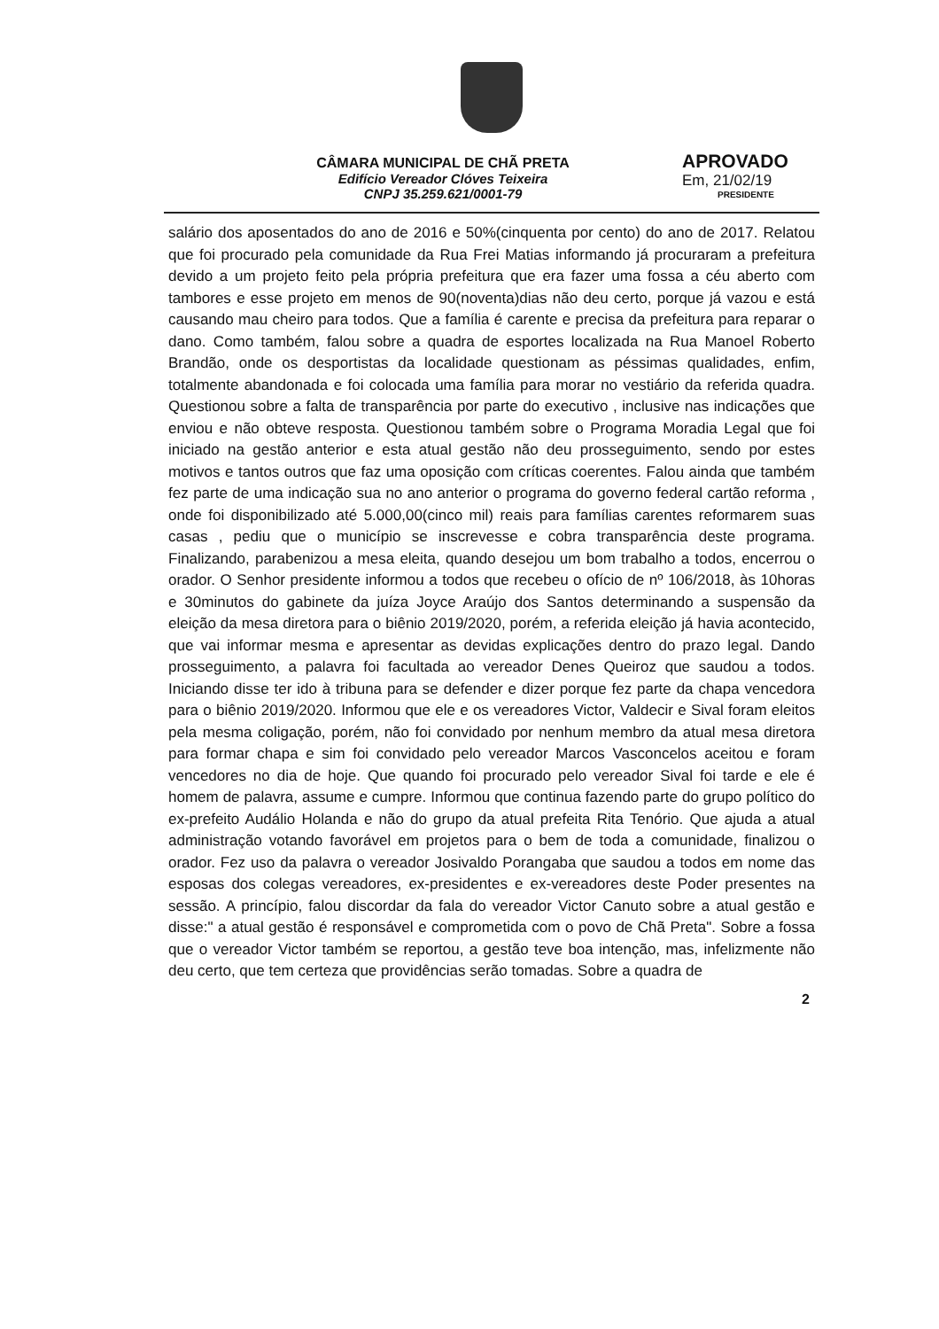CÂMARA MUNICIPAL DE CHÃ PRETA
Edifício Vereador Clóves Teixeira
CNPJ 35.259.621/0001-79
APROVADO
Em, 21/02/19
PRESIDENTE
salário dos aposentados do ano de 2016 e 50%(cinquenta por cento) do ano de 2017. Relatou que foi procurado pela comunidade da Rua Frei Matias informando já procuraram a prefeitura devido a um projeto feito pela própria prefeitura que era fazer uma fossa a céu aberto com tambores e esse projeto em menos de 90(noventa)dias não deu certo, porque já vazou e está causando mau cheiro para todos. Que a família é carente e precisa da prefeitura para reparar o dano. Como também, falou sobre a quadra de esportes localizada na Rua Manoel Roberto Brandão, onde os desportistas da localidade questionam as péssimas qualidades, enfim, totalmente abandonada e foi colocada uma família para morar no vestiário da referida quadra. Questionou sobre a falta de transparência por parte do executivo , inclusive nas indicações que enviou e não obteve resposta. Questionou também sobre o Programa Moradia Legal que foi iniciado na gestão anterior e esta atual gestão não deu prosseguimento, sendo por estes motivos e tantos outros que faz uma oposição com críticas coerentes. Falou ainda que também fez parte de uma indicação sua no ano anterior o programa do governo federal cartão reforma , onde foi disponibilizado até 5.000,00(cinco mil) reais para famílias carentes reformarem suas casas , pediu que o município se inscrevesse e cobra transparência deste programa. Finalizando, parabenizou a mesa eleita, quando desejou um bom trabalho a todos, encerrou o orador. O Senhor presidente informou a todos que recebeu o ofício de nº 106/2018, às 10horas e 30minutos do gabinete da juíza Joyce Araújo dos Santos determinando a suspensão da eleição da mesa diretora para o biênio 2019/2020, porém, a referida eleição já havia acontecido, que vai informar mesma e apresentar as devidas explicações dentro do prazo legal. Dando prosseguimento, a palavra foi facultada ao vereador Denes Queiroz que saudou a todos. Iniciando disse ter ido à tribuna para se defender e dizer porque fez parte da chapa vencedora para o biênio 2019/2020. Informou que ele e os vereadores Victor, Valdecir e Sival foram eleitos pela mesma coligação, porém, não foi convidado por nenhum membro da atual mesa diretora para formar chapa e sim foi convidado pelo vereador Marcos Vasconcelos aceitou e foram vencedores no dia de hoje. Que quando foi procurado pelo vereador Sival foi tarde e ele é homem de palavra, assume e cumpre. Informou que continua fazendo parte do grupo político do ex-prefeito Audálio Holanda e não do grupo da atual prefeita Rita Tenório. Que ajuda a atual administração votando favorável em projetos para o bem de toda a comunidade, finalizou o orador. Fez uso da palavra o vereador Josivaldo Porangaba que saudou a todos em nome das esposas dos colegas vereadores, ex-presidentes e ex-vereadores deste Poder presentes na sessão. A princípio, falou discordar da fala do vereador Victor Canuto sobre a atual gestão e disse:" a atual gestão é responsável e comprometida com o povo de Chã Preta". Sobre a fossa que o vereador Victor também se reportou, a gestão teve boa intenção, mas, infelizmente não deu certo, que tem certeza que providências serão tomadas. Sobre a quadra de
2